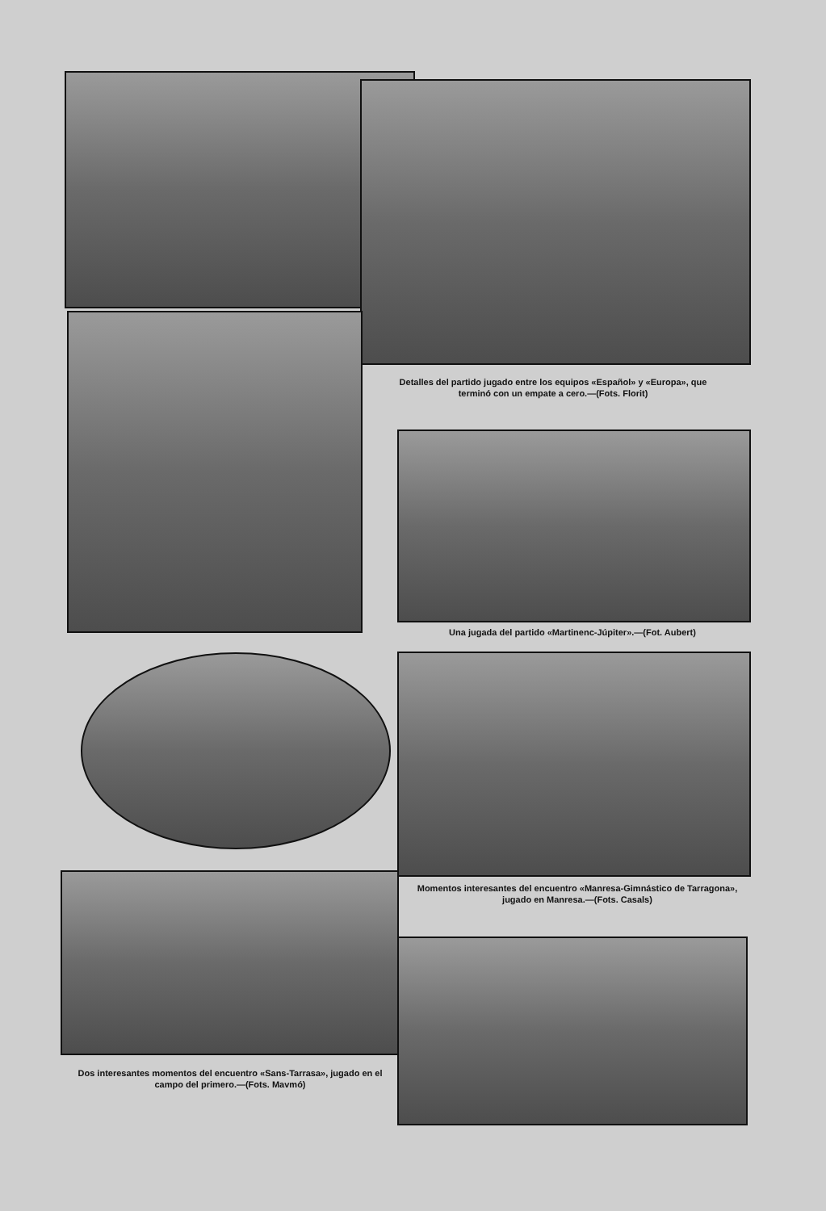Detalles del partido jugado entre los equipos «Español» y «Europa», que terminó con un empate a cero.—(Fots. Florit)
Una jugada del partido «Martinenc-Júpiter».—(Fot. Aubert)
Momentos interesantes del encuentro «Manresa-Gimnástico de Tarragona», jugado en Manresa.—(Fots. Casals)
Dos interesantes momentos del encuentro «Sans-Tarrasa», jugado en el campo del primero.—(Fots. Mavmó)